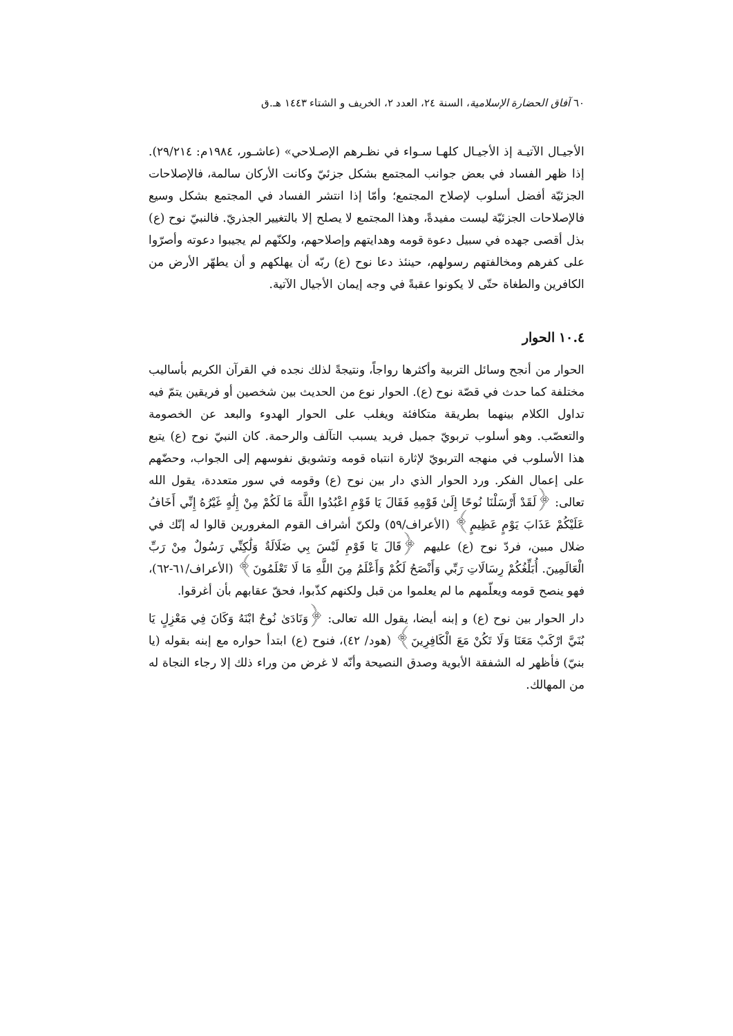٦٠ آفاق الحضارة الإسلامية، السنة ٢٤، العدد ٢، الخريف و الشتاء ١٤٤٣ هـ.ق
الأجيـال الآتيـة إذ الأجيـال كلهـا سـواء في نظـرهم الإصـلاحي» (عاشـور، ١٩٨٤م: ٢٩/٢١٤). إذا ظهر الفساد في بعض جوانب المجتمع بشكل جزئيّ وكانت الأركان سالمة، فالإصلاحات الجزئيّة أفضل أسلوب لإصلاح المجتمع؛ وأمّا إذا انتشر الفساد في المجتمع بشكل وسيع فالإصلاحات الجزئيّة ليست مفيدةً، وهذا المجتمع لا يصلح إلا بالتغيير الجذريّ. فالنبيّ نوح (ع) بذل أقصى جهده في سبيل دعوة قومه وهدايتهم وإصلاحهم، ولكنّهم لم يجيبوا دعوته وأصرّوا على كفرهم ومخالفتهم رسولهم، حينئذ دعا نوح (ع) ربّه أن يهلكهم و أن يطهّر الأرض من الكافرين والطغاة حتّى لا يكونوا عقبةً في وجه إيمان الأجيال الآتية.
١٠.٤ الحوار
الحوار من أنجح وسائل التربية وأكثرها رواجاً، ونتيجةً لذلك نجده في القرآن الكريم بأساليب مختلفة كما حدث في قصّة نوح (ع). الحوار نوع من الحديث بين شخصين أو فريقين يتمّ فيه تداول الكلام بينهما بطريقة متكافئة ويغلب على الحوار الهدوء والبعد عن الخصومة والتعصّب. وهو أسلوب تربويّ جميل فريد يسبب التآلف والرحمة. كان النبيّ نوح (ع) يتبع هذا الأسلوب في منهجه التربويّ لإثارة انتباه قومه وتشويق نفوسهم إلى الجواب، وحضّهم على إعمال الفكر. ورد الحوار الذي دار بين نوح (ع) وقومه في سور متعددة، يقول الله تعالى: ﴿لَقَدْ أَرْسَلْنَا نُوحًا إِلَىٰ قَوْمِهِ فَقَالَ يَا قَوْمِ اعْبُدُوا اللَّهَ مَا لَكُمْ مِنْ إِلَٰهٍ غَيْرُهُ إِنِّي أَخَافُ عَلَيْكُمْ عَذَابَ يَوْمٍ عَظِيمٍ﴾ (الأعراف/٥٩) ولكنّ أشراف القوم المغرورين قالوا له إنّك في ضلال مبين، فردّ نوح (ع) عليهم ﴿قَالَ يَا قَوْمِ لَيْسَ بِي ضَلَالَةٌ وَلَٰكِنِّي رَسُولٌ مِنْ رَبِّ الْعَالَمِينَ. أُبَلِّغُكُمْ رِسَالَاتِ رَبِّي وَأَنْصَحُ لَكُمْ وَأَعْلَمُ مِنَ اللَّهِ مَا لَا تَعْلَمُونَ﴾ (الأعراف/٦١-٦٢)، فهو ينصح قومه ويعلّمهم ما لم يعلموا من قبل ولكنهم كذّبوا، فحقّ عقابهم بأن أغرقوا.
دار الحوار بين نوح (ع) و إبنه أيضا، يقول الله تعالى: ﴿وَنَادَىٰ نُوحٌ ابْنَهُ وَكَانَ فِي مَعْزِلٍ يَا بُنَيَّ ارْكَبْ مَعَنَا وَلَا تَكُنْ مَعَ الْكَافِرِينَ﴾ (هود/ ٤٢)، فنوح (ع) ابتدأ حواره مع إبنه بقوله (يا بنيّ) فأظهر له الشفقة الأبوية وصدق النصيحة وأنّه لا غرض من وراء ذلك إلا رجاء النجاة له من المهالك.